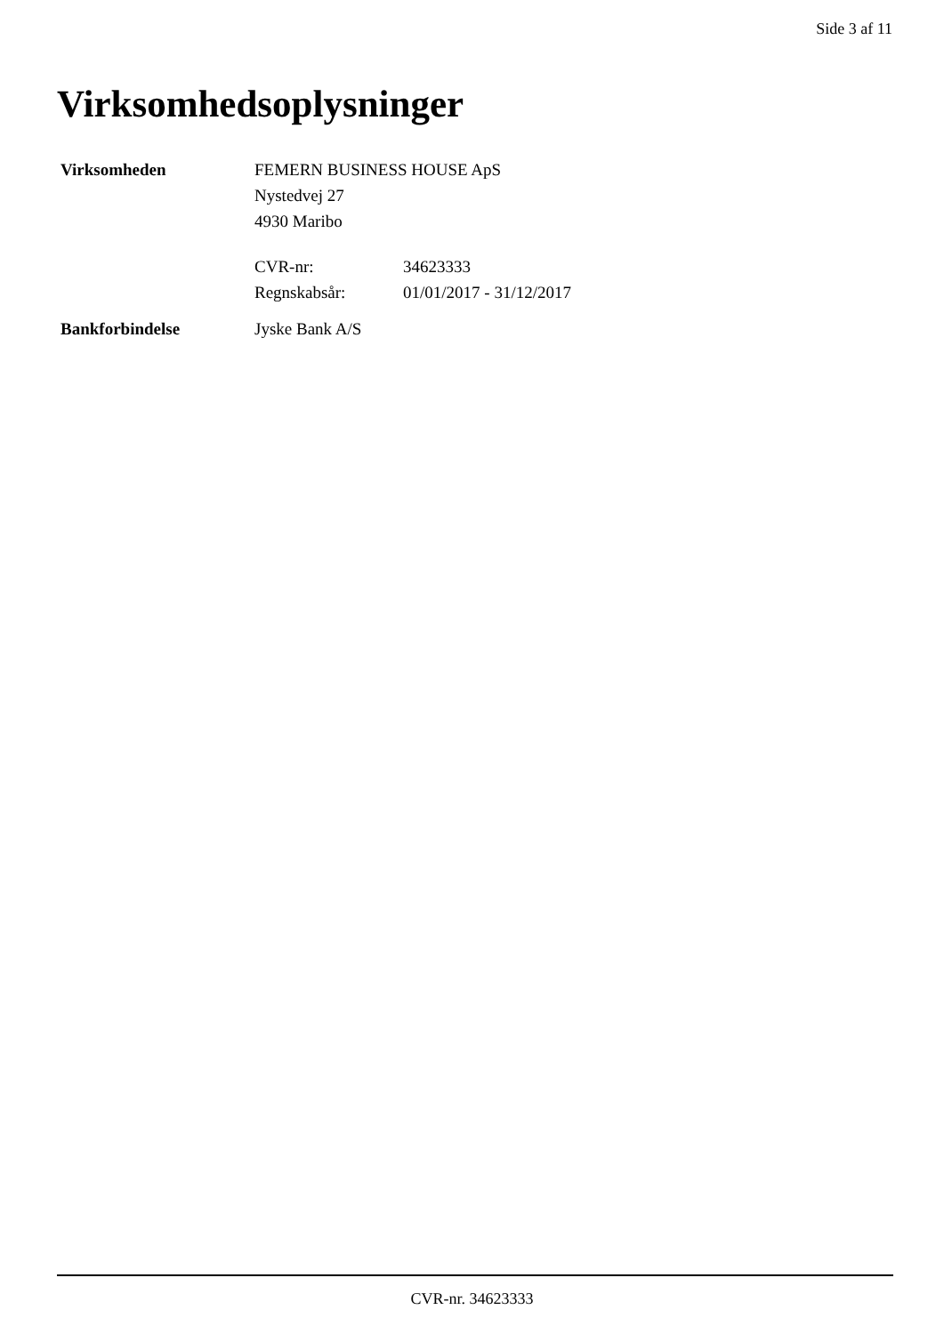Side 3 af 11
Virksomhedsoplysninger
Virksomheden FEMERN BUSINESS HOUSE ApS
Nystedvej 27
4930 Maribo
CVR-nr: 34623333
Regnskabsår: 01/01/2017 - 31/12/2017
Bankforbindelse Jyske Bank A/S
CVR-nr. 34623333